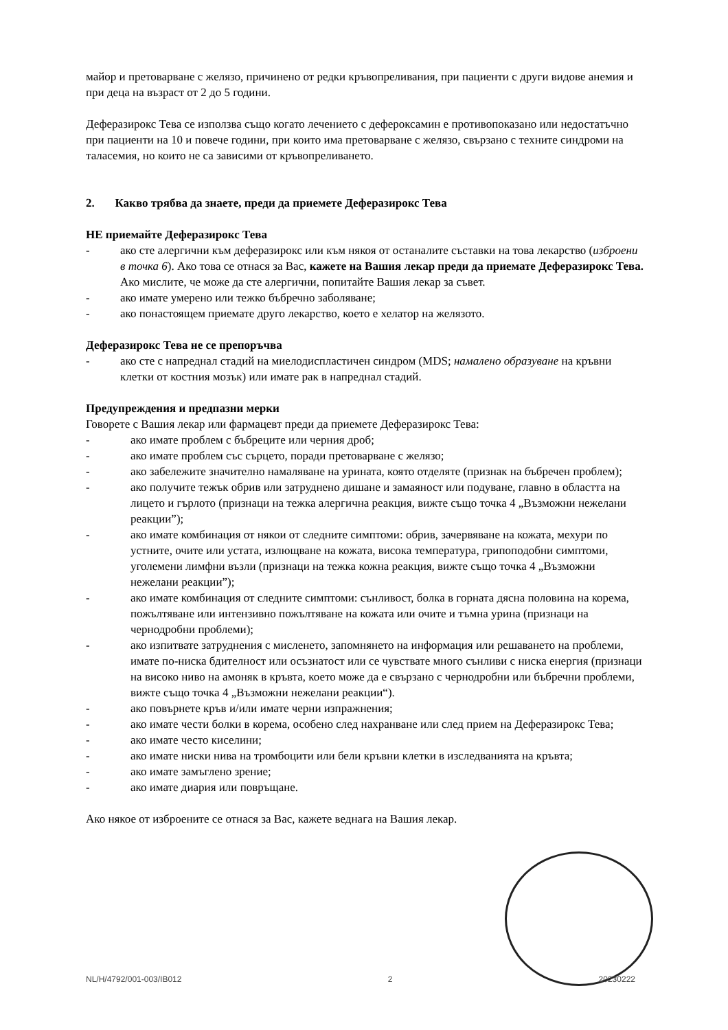майор и претоварване с желязо, причинено от редки кръвопреливания, при пациенти с други видове анемия и при деца на възраст от 2 до 5 години.
Деферазирокс Тева се използва също когато лечението с дефероксамин е противопоказано или недостатъчно при пациенти на 10 и повече години, при които има претоварване с желязо, свързано с техните синдроми на таласемия, но които не са зависими от кръвопреливането.
2. Какво трябва да знаете, преди да приемете Деферазирокс Тева
НЕ приемайте Деферазирокс Тева
- ако сте алергични към деферазирокс или към някоя от останалите съставки на това лекарство (изброени в точка 6). Ако това се отнася за Вас, кажете на Вашия лекар преди да приемате Деферазирокс Тева. Ако мислите, че може да сте алергични, попитайте Вашия лекар за съвет.
- ако имате умерено или тежко бъбречно заболяване;
- ако понастоящем приемате друго лекарство, което е хелатор на желязото.
Деферазирокс Тева не се препоръчва
- ако сте с напреднал стадий на миелодиспластичен синдром (MDS; намалено образуване на кръвни клетки от костния мозък) или имате рак в напреднал стадий.
Предупреждения и предпазни мерки
Говорете с Вашия лекар или фармацевт преди да приемете Деферазирокс Тева:
- ако имате проблем с бъбреците или черния дроб;
- ако имате проблем със сърцето, поради претоварване с желязо;
- ако забележите значително намаляване на урината, която отделяте (признак на бъбречен проблем);
- ако получите тежък обрив или затруднено дишане и замаяност или подуване, главно в областта на лицето и гърлото (признаци на тежка алергична реакция, вижте също точка 4 „Възможни нежелани реакции”);
- ако имате комбинация от някои от следните симптоми: обрив, зачервяване на кожата, мехури по устните, очите или устата, излющване на кожата, висока температура, грипоподобни симптоми, уголемени лимфни възли (признаци на тежка кожна реакция, вижте също точка 4 „Възможни нежелани реакции”);
- ако имате комбинация от следните симптоми: сънливост, болка в горната дясна половина на корема, пожълтяване или интензивно пожълтяване на кожата или очите и тъмна урина (признаци на чернодробни проблеми);
- ако изпитвате затруднения с мисленето, запомнянето на информация или решаването на проблеми, имате по-ниска бдителност или осъзнатост или се чувствате много сънливи с ниска енергия (признаци на високо ниво на амоняк в кръвта, което може да е свързано с чернодробни или бъбречни проблеми, вижте също точка 4 „Възможни нежелани реакции“).
- ако повърнете кръв и/или имате черни изпражнения;
- ако имате чести болки в корема, особено след нахранване или след прием на Деферазирокс Тева;
- ако имате често киселини;
- ако имате ниски нива на тромбоцити или бели кръвни клетки в изследванията на кръвта;
- ако имате замъглено зрение;
- ако имате диария или повръщане.
Ако някое от изброените се отнася за Вас, кажете веднага на Вашия лекар.
NL/H/4792/001-003/IB012 2 20230222